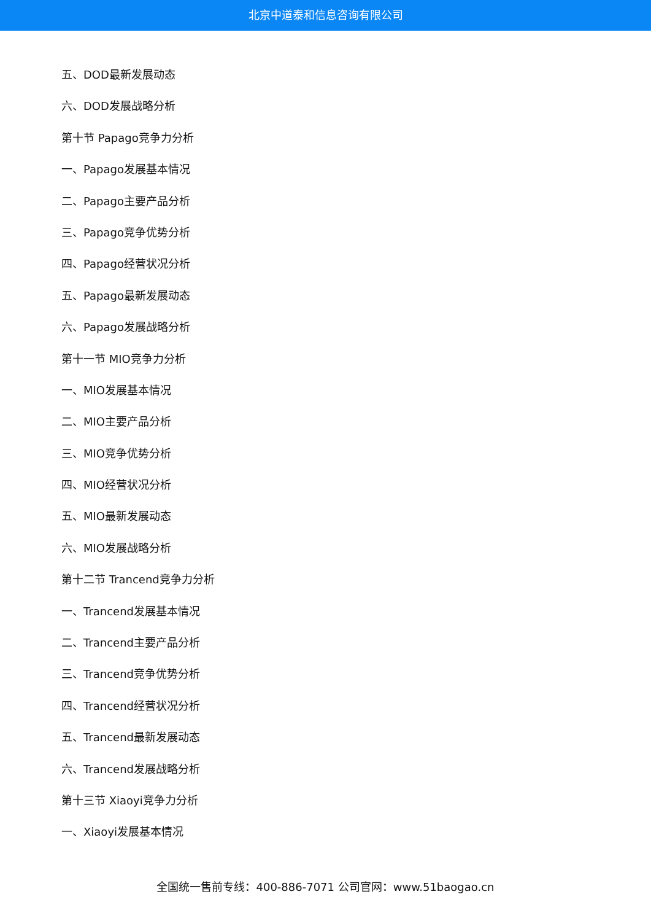北京中道泰和信息咨询有限公司
五、DOD最新发展动态
六、DOD发展战略分析
第十节 Papago竞争力分析
一、Papago发展基本情况
二、Papago主要产品分析
三、Papago竞争优势分析
四、Papago经营状况分析
五、Papago最新发展动态
六、Papago发展战略分析
第十一节 MIO竞争力分析
一、MIO发展基本情况
二、MIO主要产品分析
三、MIO竞争优势分析
四、MIO经营状况分析
五、MIO最新发展动态
六、MIO发展战略分析
第十二节 Trancend竞争力分析
一、Trancend发展基本情况
二、Trancend主要产品分析
三、Trancend竞争优势分析
四、Trancend经营状况分析
五、Trancend最新发展动态
六、Trancend发展战略分析
第十三节 Xiaoyi竞争力分析
一、Xiaoyi发展基本情况
全国统一售前专线：400-886-7071 公司官网：www.51baogao.cn